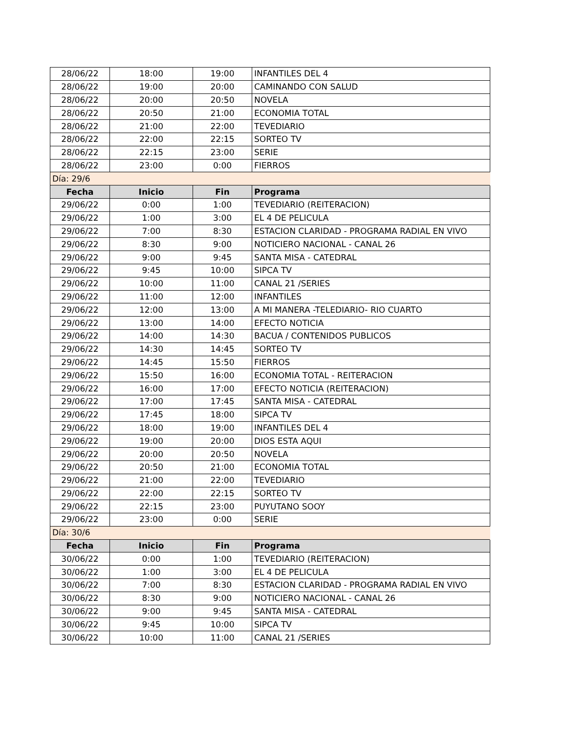| 28/06/22 | 18:00 | 19:00 | INFANTILES DEL 4 |
| 28/06/22 | 19:00 | 20:00 | CAMINANDO CON SALUD |
| 28/06/22 | 20:00 | 20:50 | NOVELA |
| 28/06/22 | 20:50 | 21:00 | ECONOMIA TOTAL |
| 28/06/22 | 21:00 | 22:00 | TEVEDIARIO |
| 28/06/22 | 22:00 | 22:15 | SORTEO TV |
| 28/06/22 | 22:15 | 23:00 | SERIE |
| 28/06/22 | 23:00 | 0:00 | FIERROS |
| Día: 29/6 | | | |
| Fecha | Inicio | Fin | Programa |
| 29/06/22 | 0:00 | 1:00 | TEVEDIARIO (REITERACION) |
| 29/06/22 | 1:00 | 3:00 | EL 4 DE PELICULA |
| 29/06/22 | 7:00 | 8:30 | ESTACION CLARIDAD - PROGRAMA RADIAL EN VIVO |
| 29/06/22 | 8:30 | 9:00 | NOTICIERO NACIONAL - CANAL 26 |
| 29/06/22 | 9:00 | 9:45 | SANTA MISA - CATEDRAL |
| 29/06/22 | 9:45 | 10:00 | SIPCA TV |
| 29/06/22 | 10:00 | 11:00 | CANAL 21 /SERIES |
| 29/06/22 | 11:00 | 12:00 | INFANTILES |
| 29/06/22 | 12:00 | 13:00 | A MI MANERA -TELEDIARIO- RIO CUARTO |
| 29/06/22 | 13:00 | 14:00 | EFECTO NOTICIA |
| 29/06/22 | 14:00 | 14:30 | BACUA / CONTENIDOS PUBLICOS |
| 29/06/22 | 14:30 | 14:45 | SORTEO TV |
| 29/06/22 | 14:45 | 15:50 | FIERROS |
| 29/06/22 | 15:50 | 16:00 | ECONOMIA TOTAL - REITERACION |
| 29/06/22 | 16:00 | 17:00 | EFECTO NOTICIA (REITERACION) |
| 29/06/22 | 17:00 | 17:45 | SANTA MISA - CATEDRAL |
| 29/06/22 | 17:45 | 18:00 | SIPCA TV |
| 29/06/22 | 18:00 | 19:00 | INFANTILES DEL 4 |
| 29/06/22 | 19:00 | 20:00 | DIOS ESTA AQUI |
| 29/06/22 | 20:00 | 20:50 | NOVELA |
| 29/06/22 | 20:50 | 21:00 | ECONOMIA TOTAL |
| 29/06/22 | 21:00 | 22:00 | TEVEDIARIO |
| 29/06/22 | 22:00 | 22:15 | SORTEO TV |
| 29/06/22 | 22:15 | 23:00 | PUYUTANO SOOY |
| 29/06/22 | 23:00 | 0:00 | SERIE |
| Día: 30/6 | | | |
| Fecha | Inicio | Fin | Programa |
| 30/06/22 | 0:00 | 1:00 | TEVEDIARIO (REITERACION) |
| 30/06/22 | 1:00 | 3:00 | EL 4 DE PELICULA |
| 30/06/22 | 7:00 | 8:30 | ESTACION CLARIDAD - PROGRAMA RADIAL EN VIVO |
| 30/06/22 | 8:30 | 9:00 | NOTICIERO NACIONAL - CANAL 26 |
| 30/06/22 | 9:00 | 9:45 | SANTA MISA - CATEDRAL |
| 30/06/22 | 9:45 | 10:00 | SIPCA TV |
| 30/06/22 | 10:00 | 11:00 | CANAL 21 /SERIES |